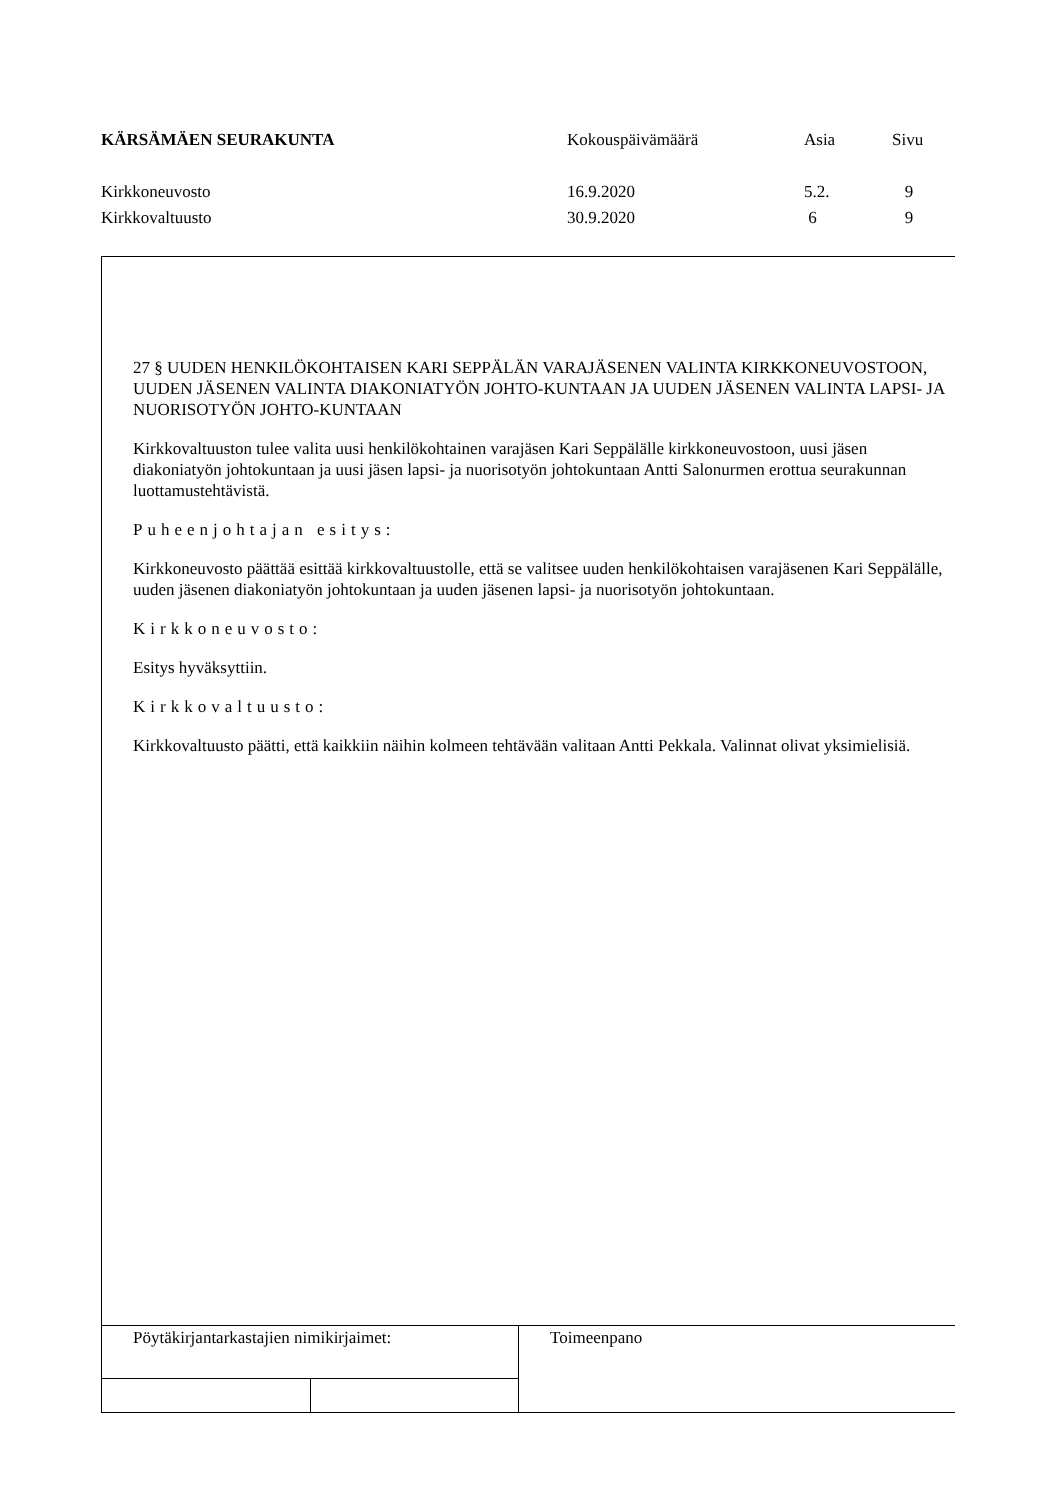| KÄRSÄMÄEN SEURAKUNTA | Kokouspäivämäärä | Asia | Sivu |
| Kirkkoneuvosto | 16.9.2020 | 5.2. | 9 |
| Kirkkovaltuusto | 30.9.2020 | 6 | 9 |
27 § UUDEN HENKILÖKOHTAISEN KARI SEPPÄLÄN VARAJÄSENEN VALINTA KIRKKONEUVOSTOON, UUDEN JÄSENEN VALINTA DIAKONIATYÖN JOHTO-KUNTAAN JA UUDEN JÄSENEN VALINTA LAPSI- JA NUORISOTYÖN JOHTO-KUNTAAN
Kirkkovaltuuston tulee valita uusi henkilökohtainen varajäsen Kari Seppälälle kirkkoneuvostoon, uusi jäsen diakoniatyön johtokuntaan ja uusi jäsen lapsi- ja nuorisotyön johtokuntaan Antti Salonurmen erottua seurakunnan luottamustehtävistä.
Puheenjohtajan esitys:
Kirkkoneuvosto päättää esittää kirkkovaltuustolle, että se valitsee uuden henkilökohtaisen varajäsenen Kari Seppälälle, uuden jäsenen diakoniatyön johtokuntaan ja uuden jäsenen lapsi- ja nuorisotyön johtokuntaan.
Kirkkoneuvosto:
Esitys hyväksyttiin.
Kirkkovaltuusto:
Kirkkovaltuusto päätti, että kaikkiin näihin kolmeen tehtävään valitaan Antti Pekkala. Valinnat olivat yksimielisiä.
Pöytäkirjantarkastajien nimikirjaimet:
Toimeenpano